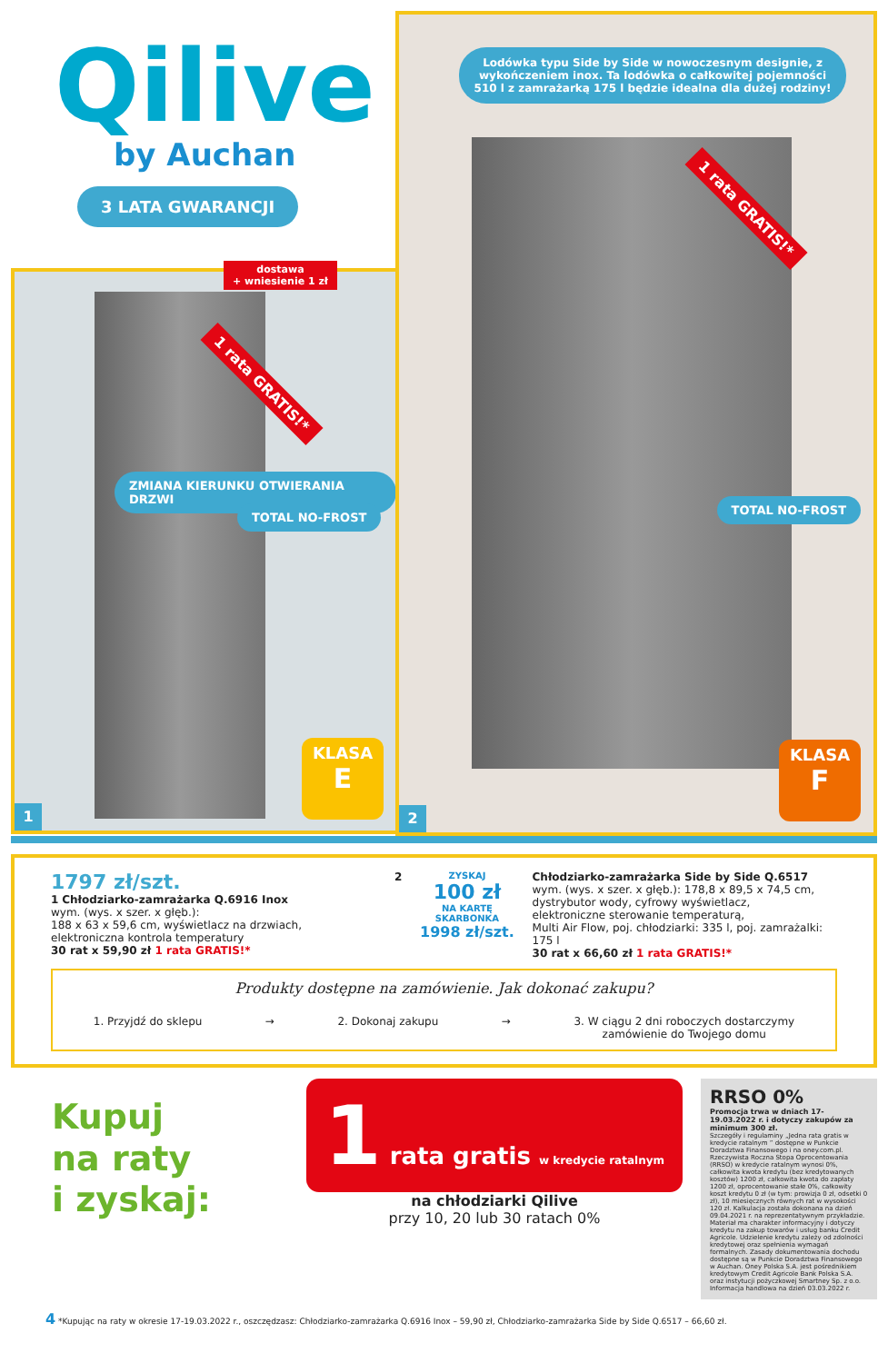Qilive
by Auchan
3 LATA GWARANCJI
dostawa
+ wniesienie 1 zł
1 rata GRATIS!*
ZMIANA KIERUNKU OTWIERANIA DRZWI
TOTAL NO-FROST
KLASA
E
1
Lodówka typu Side by Side w nowoczesnym designie, z wykończeniem inox. Ta lodówka o całkowitej pojemności 510 l z zamrażarką 175 l będzie idealna dla dużej rodziny!
1 rata GRATIS!*
TOTAL NO-FROST
KLASA
F
2
1797 zł/szt.
1 Chłodziarko-zamrażarka Q.6916 Inox
wym. (wys. x szer. x głęb.):
188 x 63 x 59,6 cm, wyświetlacz na drzwiach,
elektroniczna kontrola temperatury
30 rat x 59,90 zł 1 rata GRATIS!*
2
ZYSKAJ
100 zł
NA KARTĘ SKARBONKA
1998 zł/szt.
Chłodziarko-zamrażarka Side by Side Q.6517
wym. (wys. x szer. x głęb.): 178,8 x 89,5 x 74,5 cm,
dystrybutor wody, cyfrowy wyświetlacz,
elektroniczne sterowanie temperaturą,
Multi Air Flow, poj. chłodziarki: 335 l, poj. zamrażalki: 175 l
30 rat x 66,60 zł 1 rata GRATIS!*
Produkty dostępne na zamówienie. Jak dokonać zakupu?
1. Przyjdź do sklepu → 2. Dokonaj zakupu → 3. W ciągu 2 dni roboczych dostarczymy
zamówienie do Twojego domu
Kupuj
na raty
i zyskaj:
1 rata gratis w kredycie ratalnym
na chłodziarki Qilive
przy 10, 20 lub 30 ratach 0%
RRSO 0%
Promocja trwa w dniach 17-19.03.2022 r. i dotyczy zakupów za minimum 300 zł.
Szczegóły i regulaminy „Jedna rata gratis w kredycie ratalnym ” dostępne w Punkcie Doradztwa Finansowego i na oney.com.pl.
Rzeczywista Roczna Stopa Oprocentowania (RRSO) w kredycie ratalnym wynosi 0%, całkowita kwota kredytu (bez kredytowanych kosztów) 1200 zł, całkowita kwota do zapłaty 1200 zł, oprocentowanie stałe 0%, całkowity koszt kredytu 0 zł (w tym: prowizja 0 zł, odsetki 0 zł), 10 miesięcznych równych rat w wysokości 120 zł. Kalkulacja została dokonana na dzień 09.04.2021 r. na reprezentatywnym przykładzie.
Materiał ma charakter informacyjny i dotyczy kredytu na zakup towarów i usług banku Credit Agricole. Udzielenie kredytu zależy od zdolności kredytowej oraz spełnienia wymagań formalnych. Zasady dokumentowania dochodu dostępne są w Punkcie Doradztwa Finansowego w Auchan. Oney Polska S.A. jest pośrednikiem kredytowym Credit Agricole Bank Polska S.A. oraz instytucji pożyczkowej Smartney Sp. z o.o. Informacja handlowa na dzień 03.03.2022 r.
4 *Kupując na raty w okresie 17-19.03.2022 r., oszczędzasz: Chłodziarko-zamrażarka Q.6916 Inox – 59,90 zł, Chłodziarko-zamrażarka Side by Side Q.6517 – 66,60 zł.